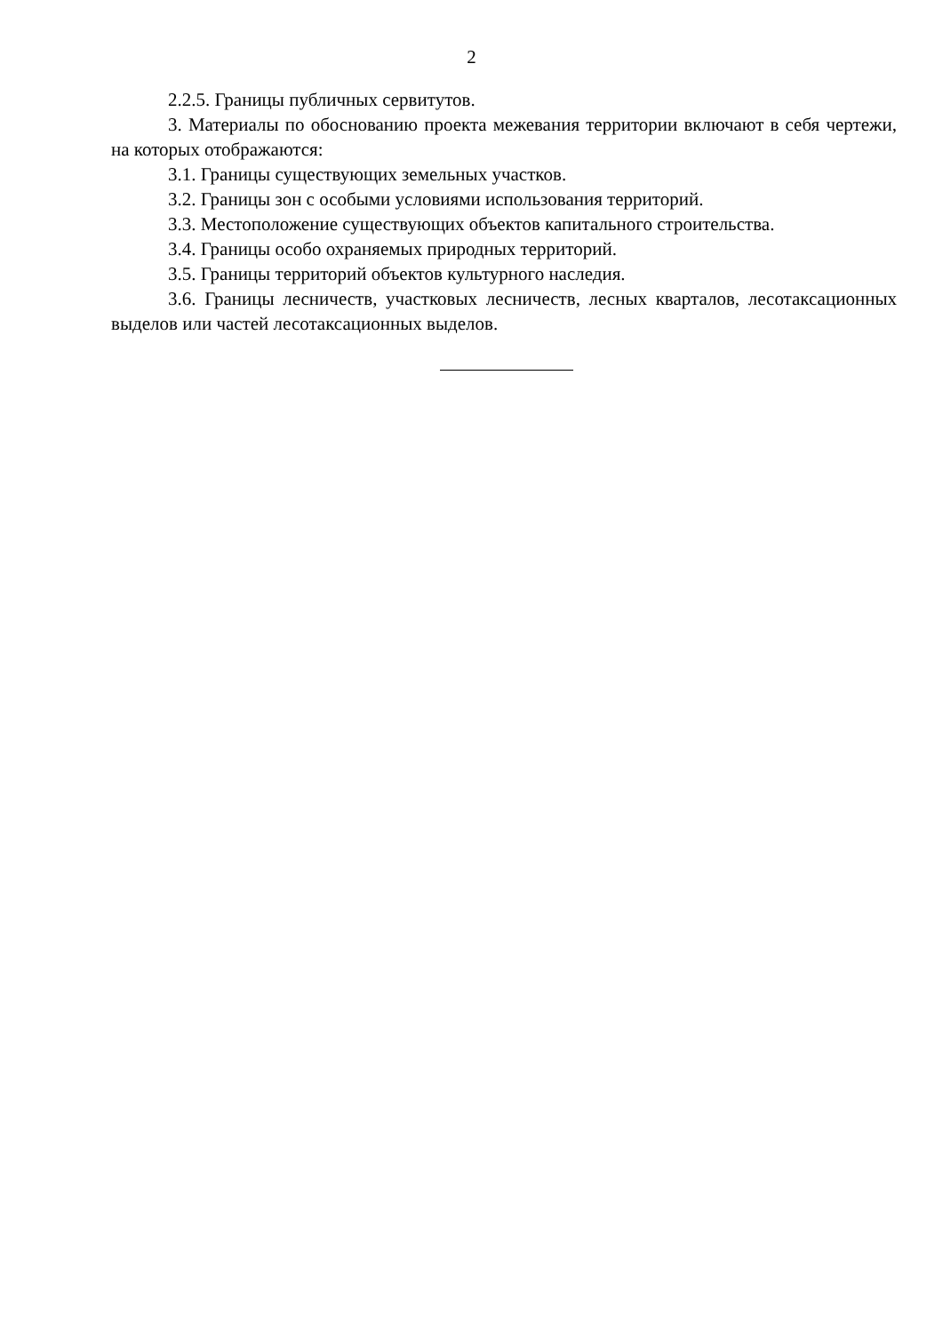2
2.2.5. Границы публичных сервитутов.
3. Материалы по обоснованию проекта межевания территории включают в себя чертежи, на которых отображаются:
3.1. Границы существующих земельных участков.
3.2. Границы зон с особыми условиями использования территорий.
3.3. Местоположение существующих объектов капитального строительства.
3.4. Границы особо охраняемых природных территорий.
3.5. Границы территорий объектов культурного наследия.
3.6. Границы лесничеств, участковых лесничеств, лесных кварталов, лесотаксационных выделов или частей лесотаксационных выделов.